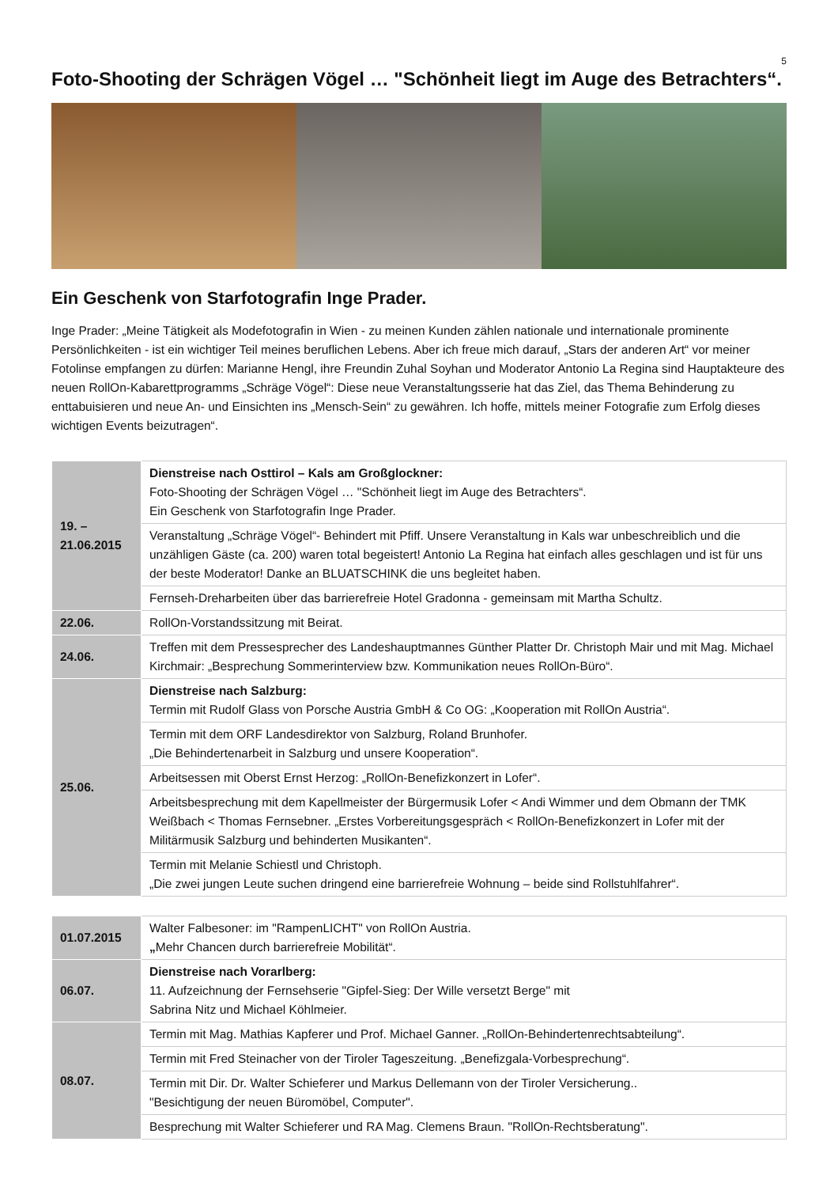5
Foto-Shooting der Schrägen Vögel … "Schönheit liegt im Auge des Betrachters“.
Ein Geschenk von Starfotografin Inge Prader.
Inge Prader: „Meine Tätigkeit als Modefotografin in Wien - zu meinen Kunden zählen nationale und internationale prominente Persönlichkeiten - ist ein wichtiger Teil meines beruflichen Lebens. Aber ich freue mich darauf, „Stars der anderen Art“ vor meiner Fotolinse empfangen zu dürfen: Marianne Hengl, ihre Freundin Zuhal Soyhan und Moderator Antonio La Regina sind Hauptakteure des neuen RollOn-Kabarettprogramms „Schräge Vögel“: Diese neue Veranstaltungsserie hat das Ziel, das Thema Behinderung zu enttabuisieren und neue An- und Einsichten ins „Mensch-Sein“ zu gewähren. Ich hoffe, mittels meiner Fotografie zum Erfolg dieses wichtigen Events beizutragen“.
| 19. – 21.06.2015 | Dienstreise nach Osttirol – Kals am Großglockner: Foto-Shooting der Schrägen Vögel … "Schönheit liegt im Auge des Betrachters“. Ein Geschenk von Starfotografin Inge Prader. |
| | Veranstaltung „Schräge Vögel“- Behindert mit Pfiff. Unsere Veranstaltung in Kals war unbeschreiblich und die unzähligen Gäste (ca. 200) waren total begeistert! Antonio La Regina hat einfach alles geschlagen und ist für uns der beste Moderator! Danke an BLUATSCHINK die uns begleitet haben. |
| | Fernseh-Dreharbeiten über das barrierefreie Hotel Gradonna - gemeinsam mit Martha Schultz. |
| 22.06. | RollOn-Vorstandssitzung mit Beirat. |
| 24.06. | Treffen mit dem Pressesprecher des Landeshauptmannes Günther Platter Dr. Christoph Mair und mit Mag. Michael Kirchmair: „Besprechung Sommerinterview bzw. Kommunikation neues RollOn-Büro“. |
| 25.06. | Dienstreise nach Salzburg: Termin mit Rudolf Glass von Porsche Austria GmbH & Co OG: „Kooperation mit RollOn Austria“. |
| | Termin mit dem ORF Landesdirektor von Salzburg, Roland Brunhofer. „Die Behindertenarbeit in Salzburg und unsere Kooperation“. |
| | Arbeitsessen mit Oberst Ernst Herzog: „RollOn-Benefizkonzert in Lofer“. |
| | Arbeitsbesprechung mit dem Kapellmeister der Bürgermusik Lofer < Andi Wimmer und dem Obmann der TMK Weißbach < Thomas Fernsebner. „Erstes Vorbereitungsgespräch < RollOn-Benefizkonzert in Lofer mit der Militärmusik Salzburg und behinderten Musikanten“. |
| | Termin mit Melanie Schiestl und Christoph. „Die zwei jungen Leute suchen dringend eine barrierefreie Wohnung – beide sind Rollstuhlfahrer“. |
| 01.07.2015 | Walter Falbesoner: im "RampenLICHT" von RollOn Austria. „ Mehr Chancen durch barrierefreie Mobilität“. |
| 06.07. | Dienstreise nach Vorarlberg: 11. Aufzeichnung der Fernsehserie "Gipfel-Sieg: Der Wille versetzt Berge" mit Sabrina Nitz und Michael Köhlmeier. |
| 08.07. | Termin mit Mag. Mathias Kapferer und Prof. Michael Ganner. „RollOn-Behindertenrechtsabteilung“. |
| | Termin mit Fred Steinacher von der Tiroler Tageszeitung. „Benefizgala-Vorbesprechung“. |
| | Termin mit Dir. Dr. Walter Schieferer und Markus Dellemann von der Tiroler Versicherung.. "Besichtigung der neuen Büromöbel, Computer". |
| | Besprechung mit Walter Schieferer und RA Mag. Clemens Braun. "RollOn-Rechtsberatung". |